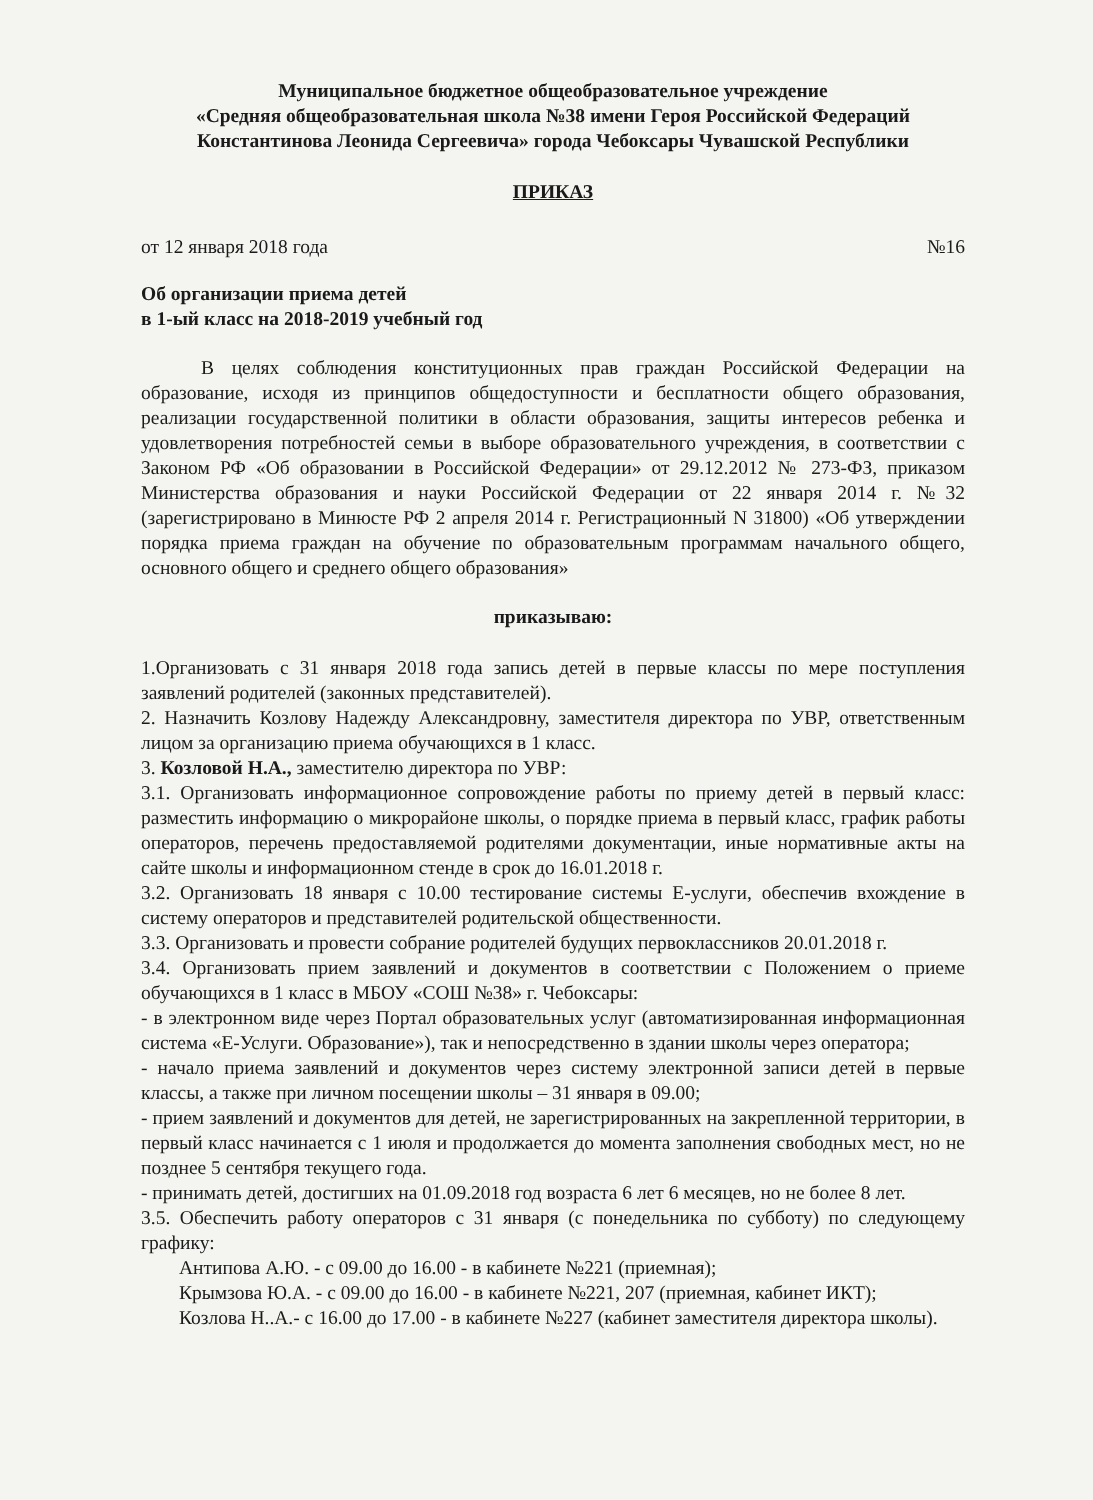Муниципальное бюджетное общеобразовательное учреждение
«Средняя общеобразовательная школа №38 имени Героя Российской Федераций
Константинова Леонида Сергеевича» города Чебоксары Чувашской Республики
ПРИКАЗ
от 12 января 2018 года №16
Об организации приема детей
в 1-ый класс на 2018-2019 учебный год
В целях соблюдения конституционных прав граждан Российской Федерации на образование, исходя из принципов общедоступности и бесплатности общего образования, реализации государственной политики в области образования, защиты интересов ребенка и удовлетворения потребностей семьи в выборе образовательного учреждения, в соответствии с Законом РФ «Об образовании в Российской Федерации» от 29.12.2012 № 273-ФЗ, приказом Министерства образования и науки Российской Федерации от 22 января 2014 г. №32 (зарегистрировано в Минюсте РФ 2 апреля 2014 г. Регистрационный N 31800) «Об утверждении порядка приема граждан на обучение по образовательным программам начального общего, основного общего и среднего общего образования»
приказываю:
1.Организовать с 31 января 2018 года запись детей в первые классы по мере поступления заявлений родителей (законных представителей).
2. Назначить Козлову Надежду Александровну, заместителя директора по УВР, ответственным лицом за организацию приема обучающихся в 1 класс.
3. Козловой Н.А., заместителю директора по УВР:
3.1. Организовать информационное сопровождение работы по приему детей в первый класс: разместить информацию о микрорайоне школы, о порядке приема в первый класс, график работы операторов, перечень предоставляемой родителями документации, иные нормативные акты на сайте школы и информационном стенде в срок до 16.01.2018 г.
3.2. Организовать 18 января с 10.00 тестирование системы Е-услуги, обеспечив вхождение в систему операторов и представителей родительской общественности.
3.3. Организовать и провести собрание родителей будущих первоклассников 20.01.2018 г.
3.4. Организовать прием заявлений и документов в соответствии с Положением о приеме обучающихся в 1 класс в МБОУ «СОШ №38» г. Чебоксары:
- в электронном виде через Портал образовательных услуг (автоматизированная информационная система «Е-Услуги. Образование»), так и непосредственно в здании школы через оператора;
- начало приема заявлений и документов через систему электронной записи детей в первые классы, а также при личном посещении школы – 31 января в 09.00;
- прием заявлений и документов для детей, не зарегистрированных на закрепленной территории, в первый класс начинается с 1 июля и продолжается до момента заполнения свободных мест, но не позднее 5 сентября текущего года.
- принимать детей, достигших на 01.09.2018 год возраста 6 лет 6 месяцев, но не более 8 лет.
3.5. Обеспечить работу операторов с 31 января (с понедельника по субботу) по следующему графику:
Антипова А.Ю. - с 09.00 до 16.00 - в кабинете №221 (приемная);
Крымзова Ю.А. - с 09.00 до 16.00 - в кабинете №221, 207 (приемная, кабинет ИКТ);
Козлова Н..А.- с 16.00 до 17.00 - в кабинете №227 (кабинет заместителя директора школы).